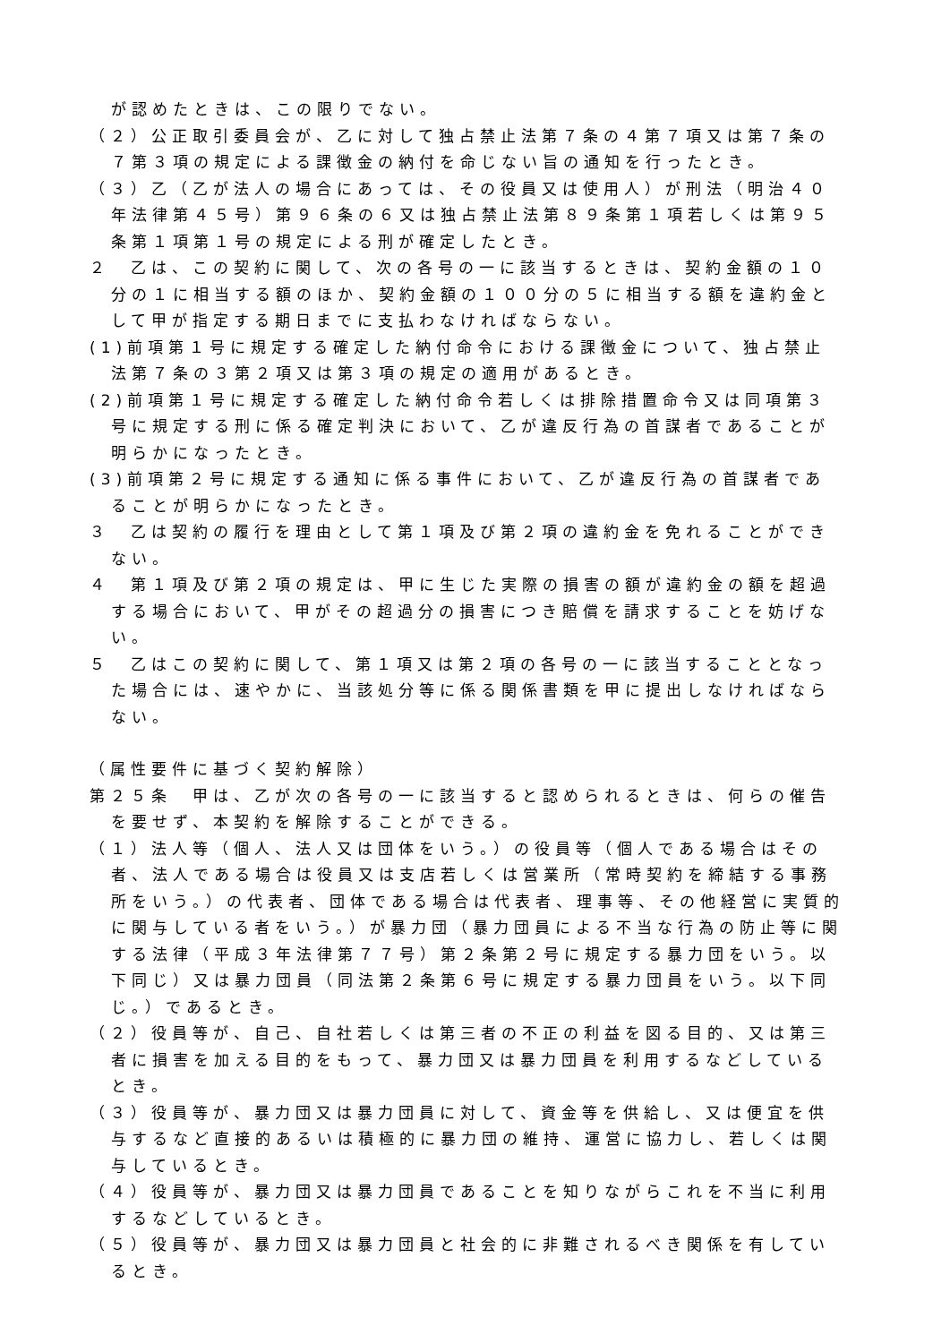が認めたときは、この限りでない。
（２）公正取引委員会が、乙に対して独占禁止法第７条の４第７項又は第７条の７第３項の規定による課徴金の納付を命じない旨の通知を行ったとき。
（３）乙（乙が法人の場合にあっては、その役員又は使用人）が刑法（明治４０年法律第４５号）第９６条の６又は独占禁止法第８９条第１項若しくは第９５条第１項第１号の規定による刑が確定したとき。
２　乙は、この契約に関して、次の各号の一に該当するときは、契約金額の１０分の１に相当する額のほか、契約金額の１００分の５に相当する額を違約金として甲が指定する期日までに支払わなければならない。
(1)前項第１号に規定する確定した納付命令における課徴金について、独占禁止法第７条の３第２項又は第３項の規定の適用があるとき。
(2)前項第１号に規定する確定した納付命令若しくは排除措置命令又は同項第３号に規定する刑に係る確定判決において、乙が違反行為の首謀者であることが明らかになったとき。
(3)前項第２号に規定する通知に係る事件において、乙が違反行為の首謀者であることが明らかになったとき。
３　乙は契約の履行を理由として第１項及び第２項の違約金を免れることができない。
４　第１項及び第２項の規定は、甲に生じた実際の損害の額が違約金の額を超過する場合において、甲がその超過分の損害につき賠償を請求することを妨げない。
５　乙はこの契約に関して、第１項又は第２項の各号の一に該当することとなった場合には、速やかに、当該処分等に係る関係書類を甲に提出しなければならない。
（属性要件に基づく契約解除）
第２５条　甲は、乙が次の各号の一に該当すると認められるときは、何らの催告を要せず、本契約を解除することができる。
（１）法人等（個人、法人又は団体をいう。）の役員等（個人である場合はその者、法人である場合は役員又は支店若しくは営業所（常時契約を締結する事務所をいう。）の代表者、団体である場合は代表者、理事等、その他経営に実質的に関与している者をいう。）が暴力団（暴力団員による不当な行為の防止等に関する法律（平成３年法律第７７号）第２条第２号に規定する暴力団をいう。以下同じ）又は暴力団員（同法第２条第６号に規定する暴力団員をいう。以下同じ。）であるとき。
（２）役員等が、自己、自社若しくは第三者の不正の利益を図る目的、又は第三者に損害を加える目的をもって、暴力団又は暴力団員を利用するなどしているとき。
（３）役員等が、暴力団又は暴力団員に対して、資金等を供給し、又は便宜を供与するなど直接的あるいは積極的に暴力団の維持、運営に協力し、若しくは関与しているとき。
（４）役員等が、暴力団又は暴力団員であることを知りながらこれを不当に利用するなどしているとき。
（５）役員等が、暴力団又は暴力団員と社会的に非難されるべき関係を有しているとき。